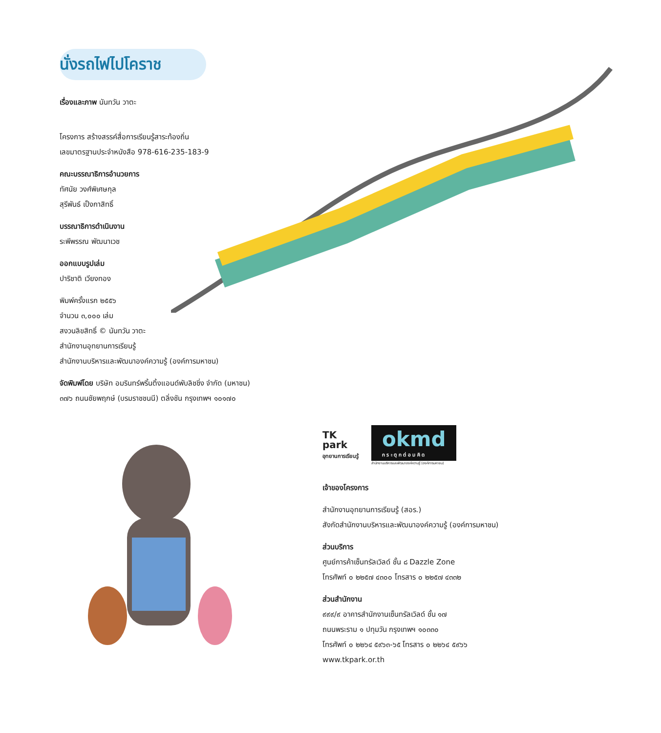นั่งรถไฟไปโคราช
เรื่องและภาพ นันทวัน วาตะ
โครงการ สร้างสรรค์สื่อการเรียนรู้สาระท้องถิ่น
เลขมาตรฐานประจำหนังสือ 978-616-235-183-9
คณะบรรณาธิการอำนวยการ
ทัศนัย วงศ์พิเศษกุล
สุรีพันธ์ เป็งกาสิทธิ์
บรรณาธิการดำเนินงาน
ระพีพรรณ พัฒนาเวช
ออกแบบรูปเล่ม
ปาริชาติ เวียงทอง
พิมพ์ครั้งแรก ๒๕๕๖
จำนวน ๓,๐๐๐ เล่ม
สงวนลิขสิทธิ์ © นันทวัน วาตะ
สำนักงานอุทยานการเรียนรู้
สำนักงานบริหารและพัฒนาองค์ความรู้ (องค์การมหาชน)
จัดพิมพ์โดย บริษัท อมรินทร์พริ้นติ้งแอนด์พับลิชชิ่ง จำกัด (มหาชน)
๓๗๖ ถนนชัยพฤกษ์ (บรมราชชนนี) ตลิ่งชัน กรุงเทพฯ ๑๐๑๗๐
TK
park
อุทยานการเรียนรู้
okmd
ก ร ะ ตุ ก ต่ อ ม คิ ด
สำนักงานบริหารและพัฒนาองค์ความรู้ (องค์การมหาชน)
เจ้าของโครงการ
สำนักงานอุทยานการเรียนรู้ (สอร.)
สังกัดสำนักงานบริหารและพัฒนาองค์ความรู้ (องค์การมหาชน)
ส่วนบริการ
ศูนย์การค้าเซ็นทรัลเวิลด์ ชั้น ๘ Dazzle Zone
โทรศัพท์ ๐ ๒๒๕๗ ๔๓๐๐ โทรสาร ๐ ๒๒๕๗ ๔๓๓๒
ส่วนสำนักงาน
๙๙๙/๙ อาคารสำนักงานเซ็นทรัลเวิลด์ ชั้น ๑๗
ถนนพระราม ๑ ปทุมวัน กรุงเทพฯ ๑๐๓๓๐
โทรศัพท์ ๐ ๒๒๖๔ ๕๙๖๓-๖๕ โทรสาร ๐ ๒๒๖๔ ๕๙๖๖
www.tkpark.or.th